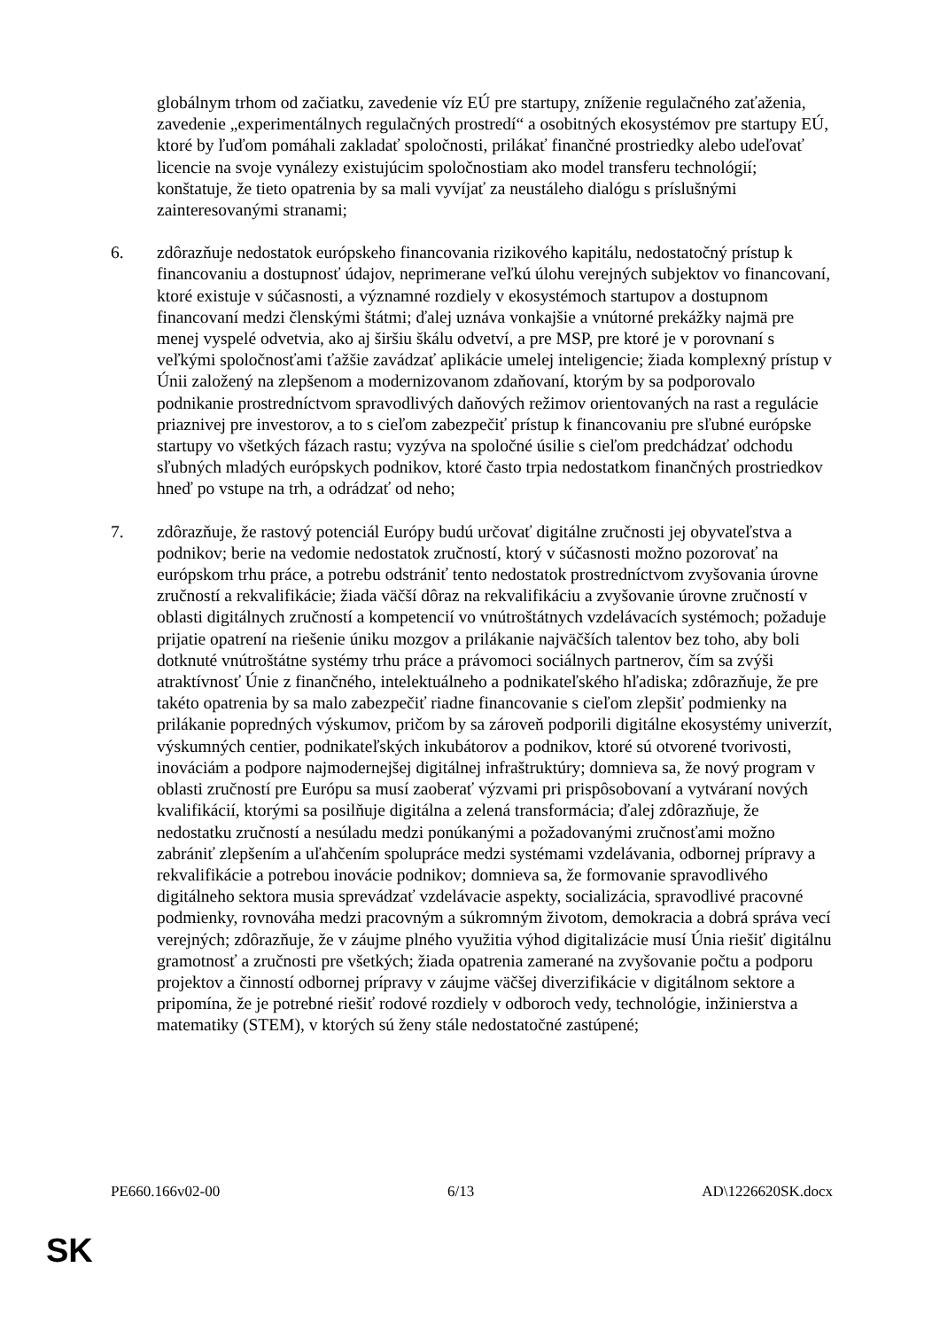globálnym trhom od začiatku, zavedenie víz EÚ pre startupy, zníženie regulačného zaťaženia, zavedenie „experimentálnych regulačných prostredí“ a osobitných ekosystémov pre startupy EÚ, ktoré by ľuďom pomáhali zakladať spoločnosti, prilákať finančné prostriedky alebo udeľovať licencie na svoje vynálezy existujúcim spoločnostiam ako model transferu technológií; konštatuje, že tieto opatrenia by sa mali vyvíjať za neustáleho dialógu s príslušnými zainteresovanými stranami;
6. zdôrazňuje nedostatok európskeho financovania rizikového kapitálu, nedostatočný prístup k financovaniu a dostupnosť údajov, neprimerane veľkú úlohu verejných subjektov vo financovaní, ktoré existuje v súčasnosti, a významné rozdiely v ekosystémoch startupov a dostupnom financovaní medzi členskými štátmi; ďalej uznáva vonkajšie a vnútorné prekážky najmä pre menej vyspelé odvetvia, ako aj širšiu škálu odvetví, a pre MSP, pre ktoré je v porovnaní s veľkými spoločnosťami ťažšie zavádzať aplikácie umelej inteligencie; žiada komplexný prístup v Únii založený na zlepšenom a modernizovanom zdaňovaní, ktorým by sa podporovalo podnikanie prostredníctvom spravodlivých daňových režimov orientovaných na rast a regulácie priaznivej pre investorov, a to s cieľom zabezpečiť prístup k financovaniu pre sľubné európske startupy vo všetkých fázach rastu; vyzýva na spoločné úsilie s cieľom predchádzať odchodu sľubných mladých európskych podnikov, ktoré často trpia nedostatkom finančných prostriedkov hneď po vstupe na trh, a odrádzať od neho;
7. zdôrazňuje, že rastový potenciál Európy budú určovať digitálne zručnosti jej obyvateľstva a podnikov; berie na vedomie nedostatok zručností, ktorý v súčasnosti možno pozorovať na európskom trhu práce, a potrebu odstrániť tento nedostatok prostredníctvom zvyšovania úrovne zručností a rekvalifikácie; žiada väčší dôraz na rekvalifikáciu a zvyšovanie úrovne zručností v oblasti digitálnych zručností a kompetencií vo vnútroštátnych vzdelávacích systémoch; požaduje prijatie opatrení na riešenie úniku mozgov a prilákanie najväčších talentov bez toho, aby boli dotknuté vnútroštátne systémy trhu práce a právomoci sociálnych partnerov, čím sa zvýši atraktívnosť Únie z finančného, intelektuálneho a podnikateľského hľadiska; zdôrazňuje, že pre takéto opatrenia by sa malo zabezpečiť riadne financovanie s cieľom zlepšiť podmienky na prilákanie popredných výskumov, pričom by sa zároveň podporili digitálne ekosystémy univerzít, výskumných centier, podnikateľských inkubátorov a podnikov, ktoré sú otvorené tvorivosti, inováciám a podpore najmodernejšej digitálnej infraštruktúry; domnieva sa, že nový program v oblasti zručností pre Európu sa musí zaoberať výzvami pri prispôsobovaní a vytváraní nových kvalifikácií, ktorými sa posilňuje digitálna a zelená transformácia; ďalej zdôrazňuje, že nedostatku zručností a nesúladu medzi ponúkanými a požadovanými zručnosťami možno zabrániť zlepšením a uľahčením spolupráce medzi systémami vzdelávania, odbornej prípravy a rekvalifikácie a potrebou inovácie podnikov; domnieva sa, že formovanie spravodlivého digitálneho sektora musia sprevádzať vzdelávacie aspekty, socializácia, spravodlivé pracovné podmienky, rovnováha medzi pracovným a súkromným životom, demokracia a dobrá správa vecí verejných; zdôrazňuje, že v záujme plného využitia výhod digitalizácie musí Únia riešiť digitálnu gramotnosť a zručnosti pre všetkých; žiada opatrenia zamerané na zvyšovanie počtu a podporu projektov a činností odbornej prípravy v záujme väčšej diverzifikácie v digitálnom sektore a pripomína, že je potrebné riešiť rodové rozdiely v odboroch vedy, technológie, inžinierstva a matematiky (STEM), v ktorých sú ženy stále nedostatočné zastúpené;
PE660.166v02-00 6/13 AD\1226620SK.docx
SK